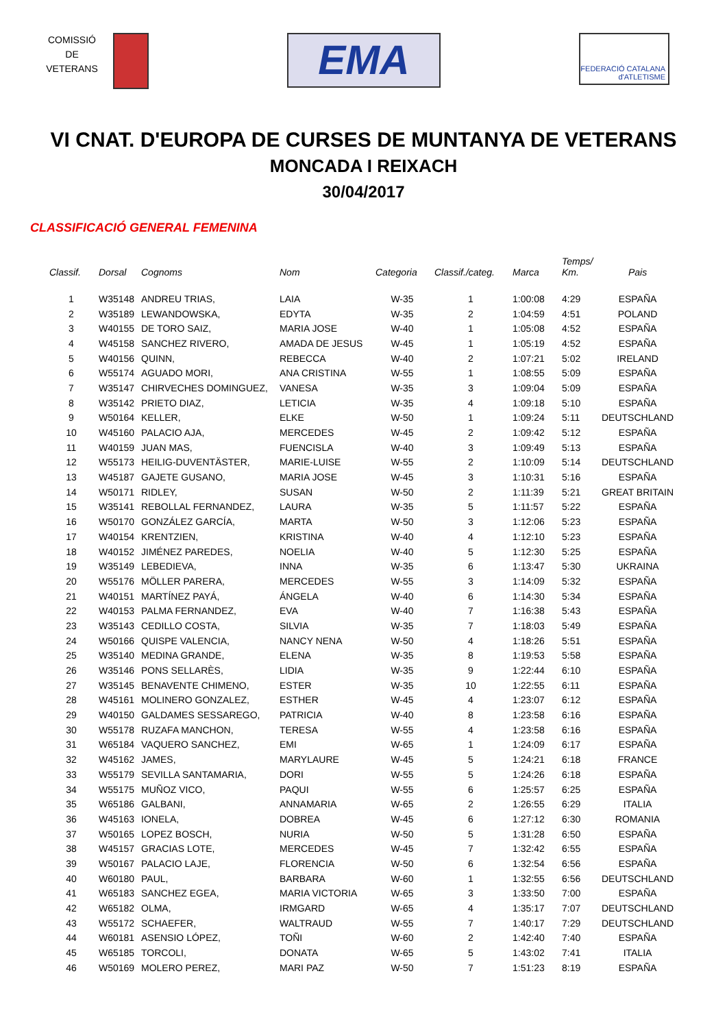COMISSIÓ
DE
VETERANS
EMA
FEDERACIÓ CATALANA d'ATLETISME
VI CNAT. D'EUROPA DE CURSES DE MUNTANYA DE VETERANS
MONCADA I REIXACH
30/04/2017
CLASSIFICACIÓ GENERAL FEMENINA
| Classif. | Dorsal | Cognoms | Nom | Categoria | Classif./categ. | Marca | Temps/ Km. | Pais |
| --- | --- | --- | --- | --- | --- | --- | --- | --- |
| 1 | W35148 | ANDREU TRIAS, | LAIA | W-35 | 1 | 1:00:08 | 4:29 | ESPAÑA |
| 2 | W35189 | LEWANDOWSKA, | EDYTA | W-35 | 2 | 1:04:59 | 4:51 | POLAND |
| 3 | W40155 | DE TORO SAIZ, | MARIA JOSE | W-40 | 1 | 1:05:08 | 4:52 | ESPAÑA |
| 4 | W45158 | SANCHEZ RIVERO, | AMADA DE JESUS | W-45 | 1 | 1:05:19 | 4:52 | ESPAÑA |
| 5 | W40156 | QUINN, | REBECCA | W-40 | 2 | 1:07:21 | 5:02 | IRELAND |
| 6 | W55174 | AGUADO MORI, | ANA CRISTINA | W-55 | 1 | 1:08:55 | 5:09 | ESPAÑA |
| 7 | W35147 | CHIRVECHES DOMINGUEZ, | VANESA | W-35 | 3 | 1:09:04 | 5:09 | ESPAÑA |
| 8 | W35142 | PRIETO DIAZ, | LETICIA | W-35 | 4 | 1:09:18 | 5:10 | ESPAÑA |
| 9 | W50164 | KELLER, | ELKE | W-50 | 1 | 1:09:24 | 5:11 | DEUTSCHLAND |
| 10 | W45160 | PALACIO AJA, | MERCEDES | W-45 | 2 | 1:09:42 | 5:12 | ESPAÑA |
| 11 | W40159 | JUAN MAS, | FUENCISLA | W-40 | 3 | 1:09:49 | 5:13 | ESPAÑA |
| 12 | W55173 | HEILIG-DUVENTÄSTER, | MARIE-LUISE | W-55 | 2 | 1:10:09 | 5:14 | DEUTSCHLAND |
| 13 | W45187 | GAJETE GUSANO, | MARIA JOSE | W-45 | 3 | 1:10:31 | 5:16 | ESPAÑA |
| 14 | W50171 | RIDLEY, | SUSAN | W-50 | 2 | 1:11:39 | 5:21 | GREAT BRITAIN |
| 15 | W35141 | REBOLLAL FERNANDEZ, | LAURA | W-35 | 5 | 1:11:57 | 5:22 | ESPAÑA |
| 16 | W50170 | GONZÁLEZ GARCÍA, | MARTA | W-50 | 3 | 1:12:06 | 5:23 | ESPAÑA |
| 17 | W40154 | KRENTZIEN, | KRISTINA | W-40 | 4 | 1:12:10 | 5:23 | ESPAÑA |
| 18 | W40152 | JIMÉNEZ PAREDES, | NOELIA | W-40 | 5 | 1:12:30 | 5:25 | ESPAÑA |
| 19 | W35149 | LEBEDIEVA, | INNA | W-35 | 6 | 1:13:47 | 5:30 | UKRAINA |
| 20 | W55176 | MÖLLER PARERA, | MERCEDES | W-55 | 3 | 1:14:09 | 5:32 | ESPAÑA |
| 21 | W40151 | MARTÍNEZ PAYÁ, | ÁNGELA | W-40 | 6 | 1:14:30 | 5:34 | ESPAÑA |
| 22 | W40153 | PALMA FERNANDEZ, | EVA | W-40 | 7 | 1:16:38 | 5:43 | ESPAÑA |
| 23 | W35143 | CEDILLO COSTA, | SILVIA | W-35 | 7 | 1:18:03 | 5:49 | ESPAÑA |
| 24 | W50166 | QUISPE VALENCIA, | NANCY NENA | W-50 | 4 | 1:18:26 | 5:51 | ESPAÑA |
| 25 | W35140 | MEDINA GRANDE, | ELENA | W-35 | 8 | 1:19:53 | 5:58 | ESPAÑA |
| 26 | W35146 | PONS SELLARÈS, | LIDIA | W-35 | 9 | 1:22:44 | 6:10 | ESPAÑA |
| 27 | W35145 | BENAVENTE CHIMENO, | ESTER | W-35 | 10 | 1:22:55 | 6:11 | ESPAÑA |
| 28 | W45161 | MOLINERO GONZALEZ, | ESTHER | W-45 | 4 | 1:23:07 | 6:12 | ESPAÑA |
| 29 | W40150 | GALDAMES SESSAREGO, | PATRICIA | W-40 | 8 | 1:23:58 | 6:16 | ESPAÑA |
| 30 | W55178 | RUZAFA MANCHON, | TERESA | W-55 | 4 | 1:23:58 | 6:16 | ESPAÑA |
| 31 | W65184 | VAQUERO SANCHEZ, | EMI | W-65 | 1 | 1:24:09 | 6:17 | ESPAÑA |
| 32 | W45162 | JAMES, | MARYLAURE | W-45 | 5 | 1:24:21 | 6:18 | FRANCE |
| 33 | W55179 | SEVILLA SANTAMARIA, | DORI | W-55 | 5 | 1:24:26 | 6:18 | ESPAÑA |
| 34 | W55175 | MUÑOZ VICO, | PAQUI | W-55 | 6 | 1:25:57 | 6:25 | ESPAÑA |
| 35 | W65186 | GALBANI, | ANNAMARIA | W-65 | 2 | 1:26:55 | 6:29 | ITALIA |
| 36 | W45163 | IONELA, | DOBREA | W-45 | 6 | 1:27:12 | 6:30 | ROMANIA |
| 37 | W50165 | LOPEZ BOSCH, | NURIA | W-50 | 5 | 1:31:28 | 6:50 | ESPAÑA |
| 38 | W45157 | GRACIAS LOTE, | MERCEDES | W-45 | 7 | 1:32:42 | 6:55 | ESPAÑA |
| 39 | W50167 | PALACIO LAJE, | FLORENCIA | W-50 | 6 | 1:32:54 | 6:56 | ESPAÑA |
| 40 | W60180 | PAUL, | BARBARA | W-60 | 1 | 1:32:55 | 6:56 | DEUTSCHLAND |
| 41 | W65183 | SANCHEZ EGEA, | MARIA VICTORIA | W-65 | 3 | 1:33:50 | 7:00 | ESPAÑA |
| 42 | W65182 | OLMA, | IRMGARD | W-65 | 4 | 1:35:17 | 7:07 | DEUTSCHLAND |
| 43 | W55172 | SCHAEFER, | WALTRAUD | W-55 | 7 | 1:40:17 | 7:29 | DEUTSCHLAND |
| 44 | W60181 | ASENSIO LÓPEZ, | TOÑI | W-60 | 2 | 1:42:40 | 7:40 | ESPAÑA |
| 45 | W65185 | TORCOLI, | DONATA | W-65 | 5 | 1:43:02 | 7:41 | ITALIA |
| 46 | W50169 | MOLERO PEREZ, | MARI PAZ | W-50 | 7 | 1:51:23 | 8:19 | ESPAÑA |